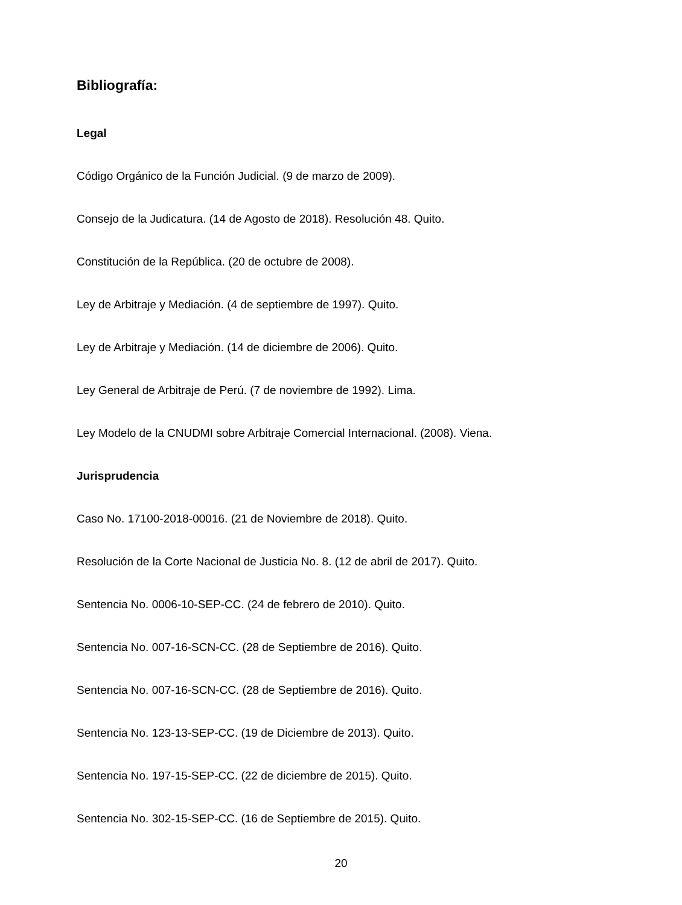Bibliografía:
Legal
Código Orgánico de la Función Judicial. (9 de marzo de 2009).
Consejo de la Judicatura. (14 de Agosto de 2018). Resolución 48. Quito.
Constitución de la República. (20 de octubre de 2008).
Ley de Arbitraje y Mediación. (4 de septiembre de 1997). Quito.
Ley de Arbitraje y Mediación. (14 de diciembre de 2006). Quito.
Ley General de Arbitraje de Perú. (7 de noviembre de 1992). Lima.
Ley Modelo de la CNUDMI sobre Arbitraje Comercial Internacional. (2008). Viena.
Jurisprudencia
Caso No. 17100-2018-00016. (21 de Noviembre de 2018). Quito.
Resolución de la Corte Nacional de Justicia No. 8. (12 de abril de 2017). Quito.
Sentencia No. 0006-10-SEP-CC. (24 de febrero de 2010). Quito.
Sentencia No. 007-16-SCN-CC. (28 de Septiembre de 2016). Quito.
Sentencia No. 007-16-SCN-CC. (28 de Septiembre de 2016). Quito.
Sentencia No. 123-13-SEP-CC. (19 de Diciembre de 2013). Quito.
Sentencia No. 197-15-SEP-CC. (22 de diciembre de 2015). Quito.
Sentencia No. 302-15-SEP-CC. (16 de Septiembre de 2015). Quito.
20